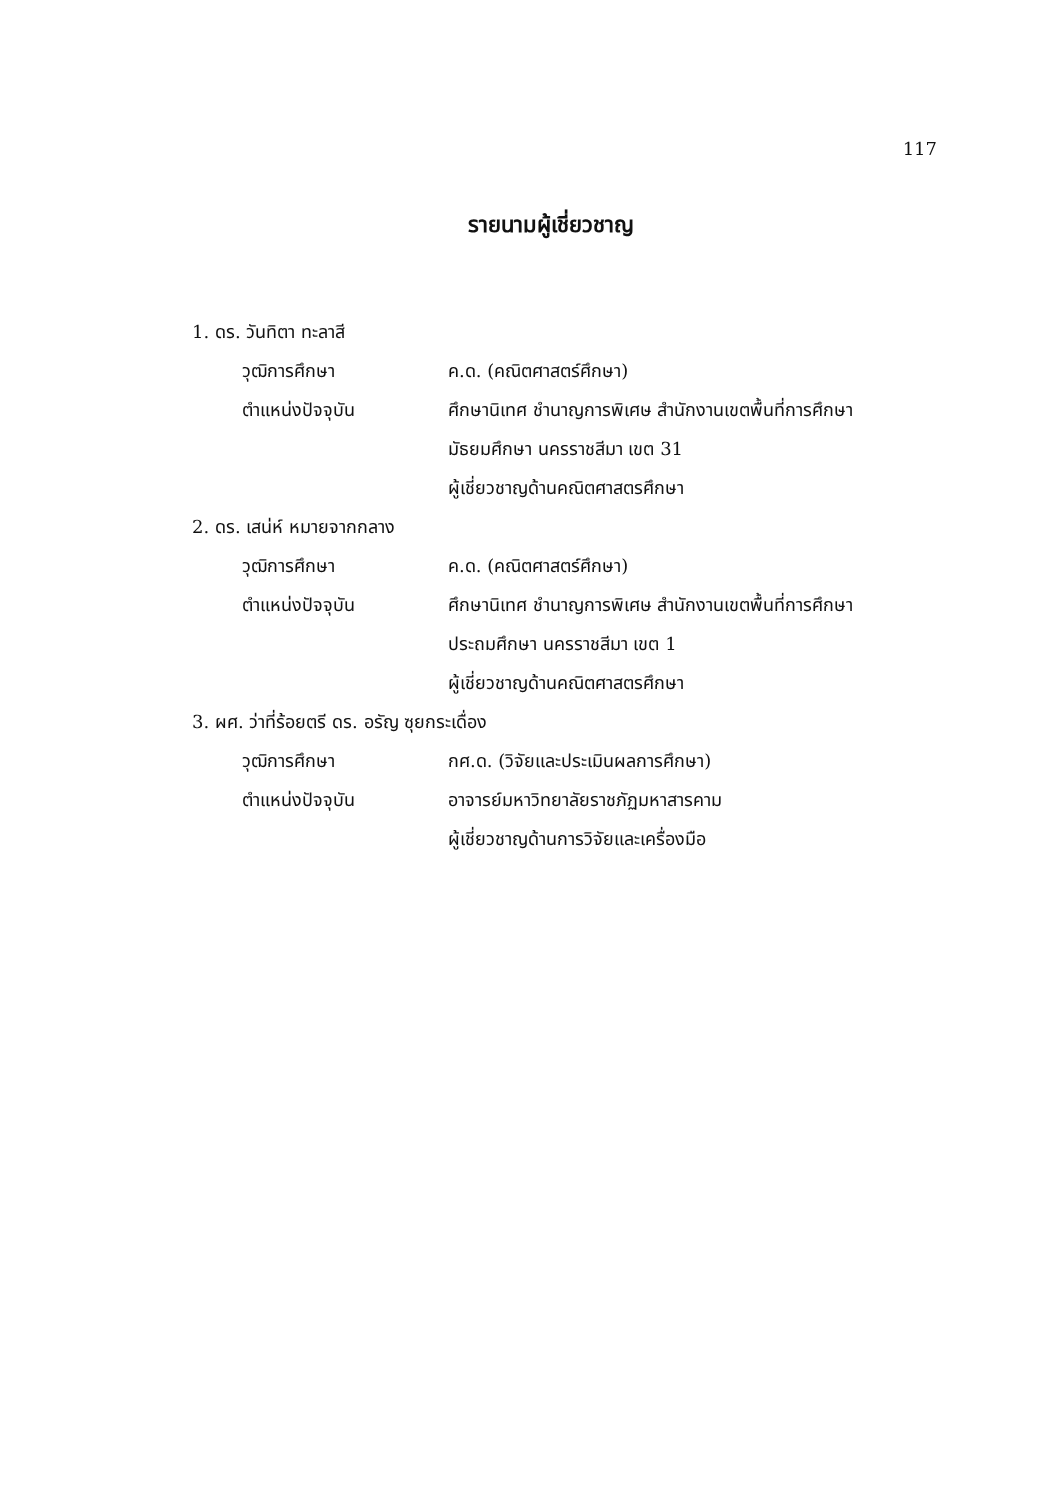117
รายนามผู้เชี่ยวชาญ
1. ดร. วันทิตา ทะลาสี
วุฒิการศึกษา ค.ด. (คณิตศาสตร์ศึกษา)
ตำแหน่งปัจจุบัน ศึกษานิเทศ ชำนาญการพิเศษ สำนักงานเขตพื้นที่การศึกษา
มัธยมศึกษา นครราชสีมา เขต 31
ผู้เชี่ยวชาญด้านคณิตศาสตรศึกษา
2. ดร. เสน่ห์ หมายจากกลาง
วุฒิการศึกษา ค.ด. (คณิตศาสตร์ศึกษา)
ตำแหน่งปัจจุบัน ศึกษานิเทศ ชำนาญการพิเศษ สำนักงานเขตพื้นที่การศึกษา
ประถมศึกษา นครราชสีมา เขต 1
ผู้เชี่ยวชาญด้านคณิตศาสตรศึกษา
3. ผศ. ว่าที่ร้อยตรี ดร. อรัญ ซุยกระเดื่อง
วุฒิการศึกษา กศ.ด. (วิจัยและประเมินผลการศึกษา)
ตำแหน่งปัจจุบัน อาจารย์มหาวิทยาลัยราชภัฏมหาสารคาม
ผู้เชี่ยวชาญด้านการวิจัยและเครื่องมือ